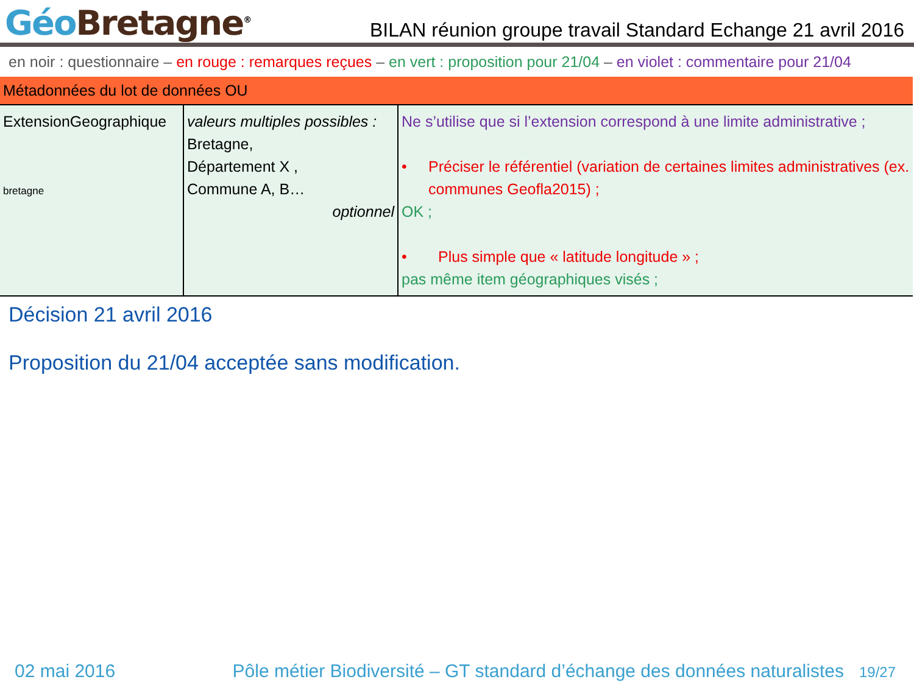Géo Bretagne<sup>®</sup>
BILAN réunion groupe travail Standard Echange 21 avril 2016
en noir : questionnaire – en rouge : remarques reçues – en vert : proposition pour 21/04 – en violet : commentaire pour 21/04
| Métadonnées du lot de données OU | | |
| ExtensionGeographique bretagne | valeurs multiples possibles : Bretagne, Département X , Commune A, B… optionnel | Ne s’utilise que si l’extension correspond à une limite administrative ; • Préciser le référentiel (variation de certaines limites administratives (ex. communes Geofla2015) ; OK ; • Plus simple que « latitude longitude » ; pas même item géographiques visés ; |
Décision 21 avril 2016
Proposition du 21/04 acceptée sans modification.
02 mai 2016 Pôle métier Biodiversité – GT standard d’échange des données naturalistes 19/27